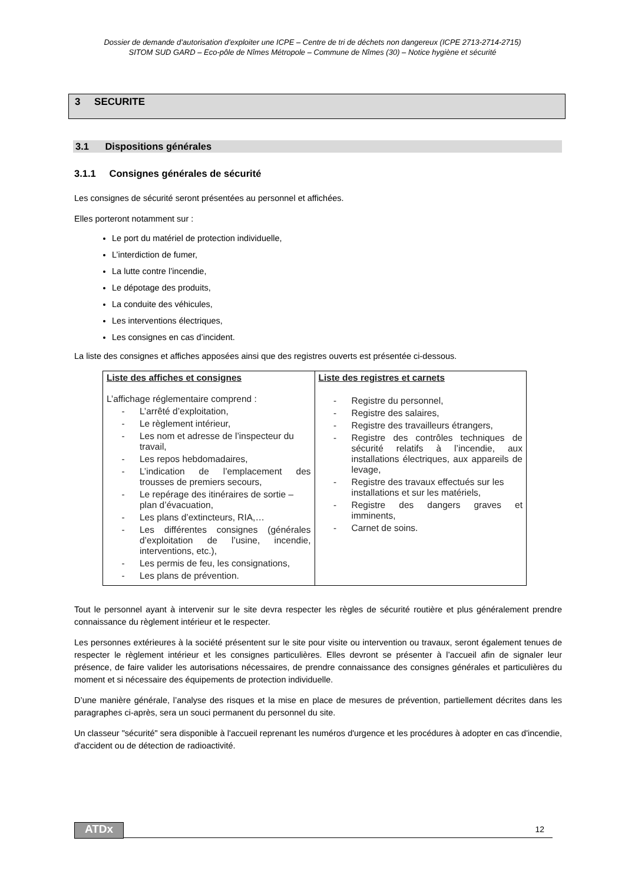Dossier de demande d’autorisation d’exploiter une ICPE – Centre de tri de déchets non dangereux (ICPE 2713-2714-2715)
SITOM SUD GARD – Eco-pôle de Nîmes Métropole – Commune de Nîmes (30) – Notice hygiène et sécurité
3 SECURITE
3.1 Dispositions générales
3.1.1 Consignes générales de sécurité
Les consignes de sécurité seront présentées au personnel et affichées.
Elles porteront notamment sur :
Le port du matériel de protection individuelle,
L’interdiction de fumer,
La lutte contre l’incendie,
Le dépotage des produits,
La conduite des véhicules,
Les interventions électriques,
Les consignes en cas d’incident.
La liste des consignes et affiches apposées ainsi que des registres ouverts est présentée ci-dessous.
| Liste des affiches et consignes L’affichage réglementaire comprend : - L’arrêté d’exploitation, - Le règlement intérieur, - Les nom et adresse de l’inspecteur du travail, - Les repos hebdomadaires, - L’indication de l’emplacement des trousses de premiers secours, - Le repérage des itinéraires de sortie – plan d’évacuation, - Les plans d’extincteurs, RIA,… - Les différentes consignes (générales d’exploitation de l’usine, incendie, interventions, etc.), - Les permis de feu, les consignations, - Les plans de prévention. | Liste des registres et carnets - Registre du personnel, - Registre des salaires, - Registre des travailleurs étrangers, - Registre des contrôles techniques de sécurité relatifs à l’incendie, aux installations électriques, aux appareils de levage, - Registre des travaux effectués sur les installations et sur les matériels, - Registre des dangers graves et imminents, - Carnet de soins. |
Tout le personnel ayant à intervenir sur le site devra respecter les règles de sécurité routière et plus généralement prendre connaissance du règlement intérieur et le respecter.
Les personnes extérieures à la société présentent sur le site pour visite ou intervention ou travaux, seront également tenues de respecter le règlement intérieur et les consignes particulières. Elles devront se présenter à l’accueil afin de signaler leur présence, de faire valider les autorisations nécessaires, de prendre connaissance des consignes générales et particulières du moment et si nécessaire des équipements de protection individuelle.
D’une manière générale, l’analyse des risques et la mise en place de mesures de prévention, partiellement décrites dans les paragraphes ci-après, sera un souci permanent du personnel du site.
Un classeur "sécurité" sera disponible à l'accueil reprenant les numéros d'urgence et les procédures à adopter en cas d'incendie, d'accident ou de détection de radioactivité.
ATDx
12